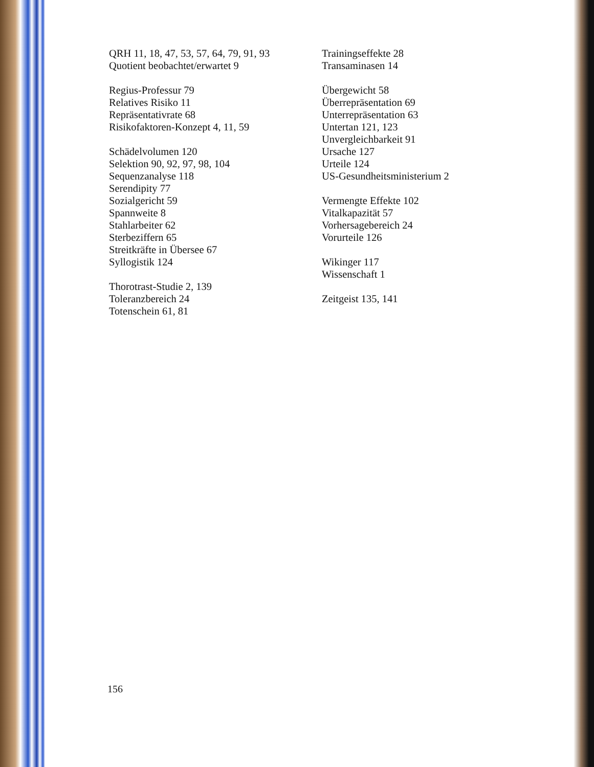QRH 11, 18, 47, 53, 57, 64, 79, 91, 93
Quotient beobachtet/erwartet 9
Regius-Professur 79
Relatives Risiko 11
Repräsentativrate 68
Risikofaktoren-Konzept 4, 11, 59
Schädelvolumen 120
Selektion 90, 92, 97, 98, 104
Sequenzanalyse 118
Serendipity 77
Sozialgericht 59
Spannweite 8
Stahlarbeiter 62
Sterbeziffern 65
Streitkräfte in Übersee 67
Syllogistik 124
Thorotrast-Studie 2, 139
Toleranzbereich 24
Totenschein 61, 81
Trainingseffekte 28
Transaminasen 14
Übergewicht 58
Überrepräsentation 69
Unterrepräsentation 63
Untertan 121, 123
Unvergleichbarkeit 91
Ursache 127
Urteile 124
US-Gesundheitsministerium 2
Vermengte Effekte 102
Vitalkapazität 57
Vorhersagebereich 24
Vorurteile 126
Wikinger 117
Wissenschaft 1
Zeitgeist 135, 141
156